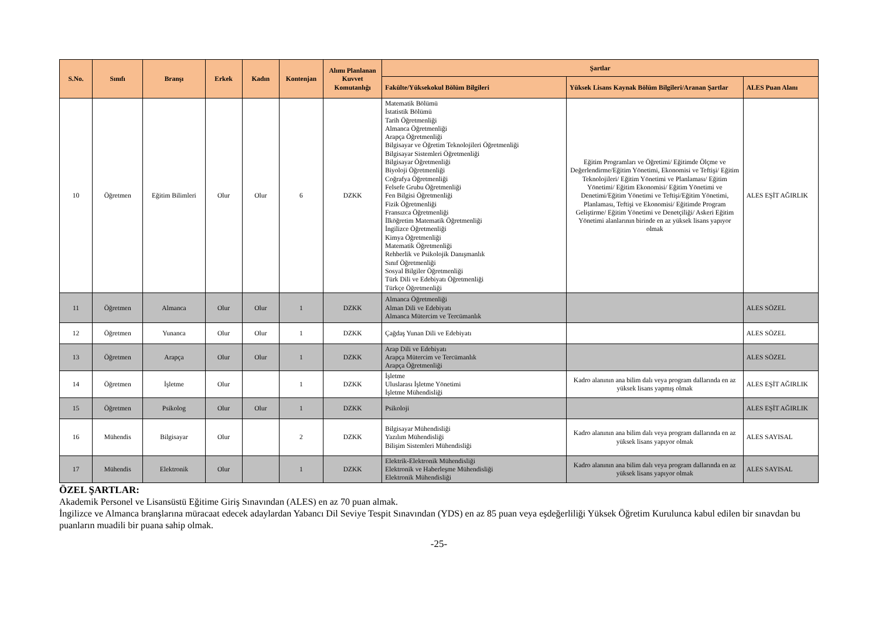| S.No. | Sınıfı | Branşı | Erkek | Kadın | Kontenjan | Alımı Planlanan Kuvvet Komutanlığı | Şartlar | | |
| --- | --- | --- | --- | --- | --- | --- | --- | --- | --- |
| | | | | | | | Fakülte/Yüksekokul Bölüm Bilgileri | Yüksek Lisans Kaynak Bölüm Bilgileri/Aranan Şartlar | ALES Puan Alanı |
| 10 | Öğretmen | Eğitim Bilimleri | Olur | Olur | 6 | DZKK | Matematik Bölümü İstatistik Bölümü Tarih Öğretmenliği Almanca Öğretmenliği Arapça Öğretmenliği Bilgisayar ve Öğretim Teknolojileri Öğretmenliği Bilgisayar Sistemleri Öğretmenliği Bilgisayar Öğretmenliği Biyoloji Öğretmenliği Coğrafya Öğretmenliği Felsefe Grubu Öğretmenliği Fen Bilgisi Öğretmenliği Fizik Öğretmenliği Fransızca Öğretmenliği İlköğretim Matematik Öğretmenliği İngilizce Öğretmenliği Kimya Öğretmenliği Matematik Öğretmenliği Rehberlik ve Psikolojik Danışmanlık Sınıf Öğretmenliği Sosyal Bilgiler Öğretmenliği Türk Dili ve Edebiyatı Öğretmenliği Türkçe Öğretmenliği | Eğitim Programları ve Öğretimi/ Eğitimde Ölçme ve Değerlendirme/Eğitim Yönetimi, Ekonomisi ve Teftişi/ Eğitim Teknolojileri/ Eğitim Yönetimi ve Planlaması/ Eğitim Yönetimi/ Eğitim Ekonomisi/ Eğitim Yönetimi ve Denetimi/Eğitim Yönetimi ve Teftişi/Eğitim Yönetimi, Planlaması, Teftişi ve Ekonomisi/ Eğitimde Program Geliştirme/ Eğitim Yönetimi ve Denetçiliği/ Askeri Eğitim Yönetimi alanlarının birinde en az yüksek lisans yapıyor olmak | ALES EŞİT AĞIRLIK |
| 11 | Öğretmen | Almanca | Olur | Olur | 1 | DZKK | Almanca Öğretmenliği Alman Dili ve Edebiyatı Almanca Mütercim ve Tercümanlık | | ALES SÖZEL |
| 12 | Öğretmen | Yunanca | Olur | Olur | 1 | DZKK | Çağdaş Yunan Dili ve Edebiyatı | | ALES SÖZEL |
| 13 | Öğretmen | Arapça | Olur | Olur | 1 | DZKK | Arap Dili ve Edebiyatı Arapça Mütercim ve Tercümanlık Arapça Öğretmenliği | | ALES SÖZEL |
| 14 | Öğretmen | İşletme | Olur | | 1 | DZKK | İşletme Uluslarası İşletme Yönetimi İşletme Mühendisliği | Kadro alanının ana bilim dalı veya program dallarında en az yüksek lisans yapmış olmak | ALES EŞİT AĞIRLIK |
| 15 | Öğretmen | Psikolog | Olur | Olur | 1 | DZKK | Psikoloji | | ALES EŞİT AĞIRLIK |
| 16 | Mühendis | Bilgisayar | Olur | | 2 | DZKK | Bilgisayar Mühendisliği Yazılım Mühendisliği Bilişim Sistemleri Mühendisliği | Kadro alanının ana bilim dalı veya program dallarında en az yüksek lisans yapıyor olmak | ALES SAYISAL |
| 17 | Mühendis | Elektronik | Olur | | 1 | DZKK | Elektrik-Elektronik Mühendisliği Elektronik ve Haberleşme Mühendisliği Elektronik Mühendisliği | Kadro alanının ana bilim dalı veya program dallarında en az yüksek lisans yapıyor olmak | ALES SAYISAL |
ÖZEL ŞARTLAR:
Akademik Personel ve Lisansüstü Eğitime Giriş Sınavından (ALES) en az 70 puan almak.
İngilizce ve Almanca branşlarına müracaat edecek adaylardan Yabancı Dil Seviye Tespit Sınavından (YDS) en az 85 puan veya eşdeğerliliği Yüksek Öğretim Kurulunca kabul edilen bir sınavdan bu puanların muadili bir puana sahip olmak.
-25-